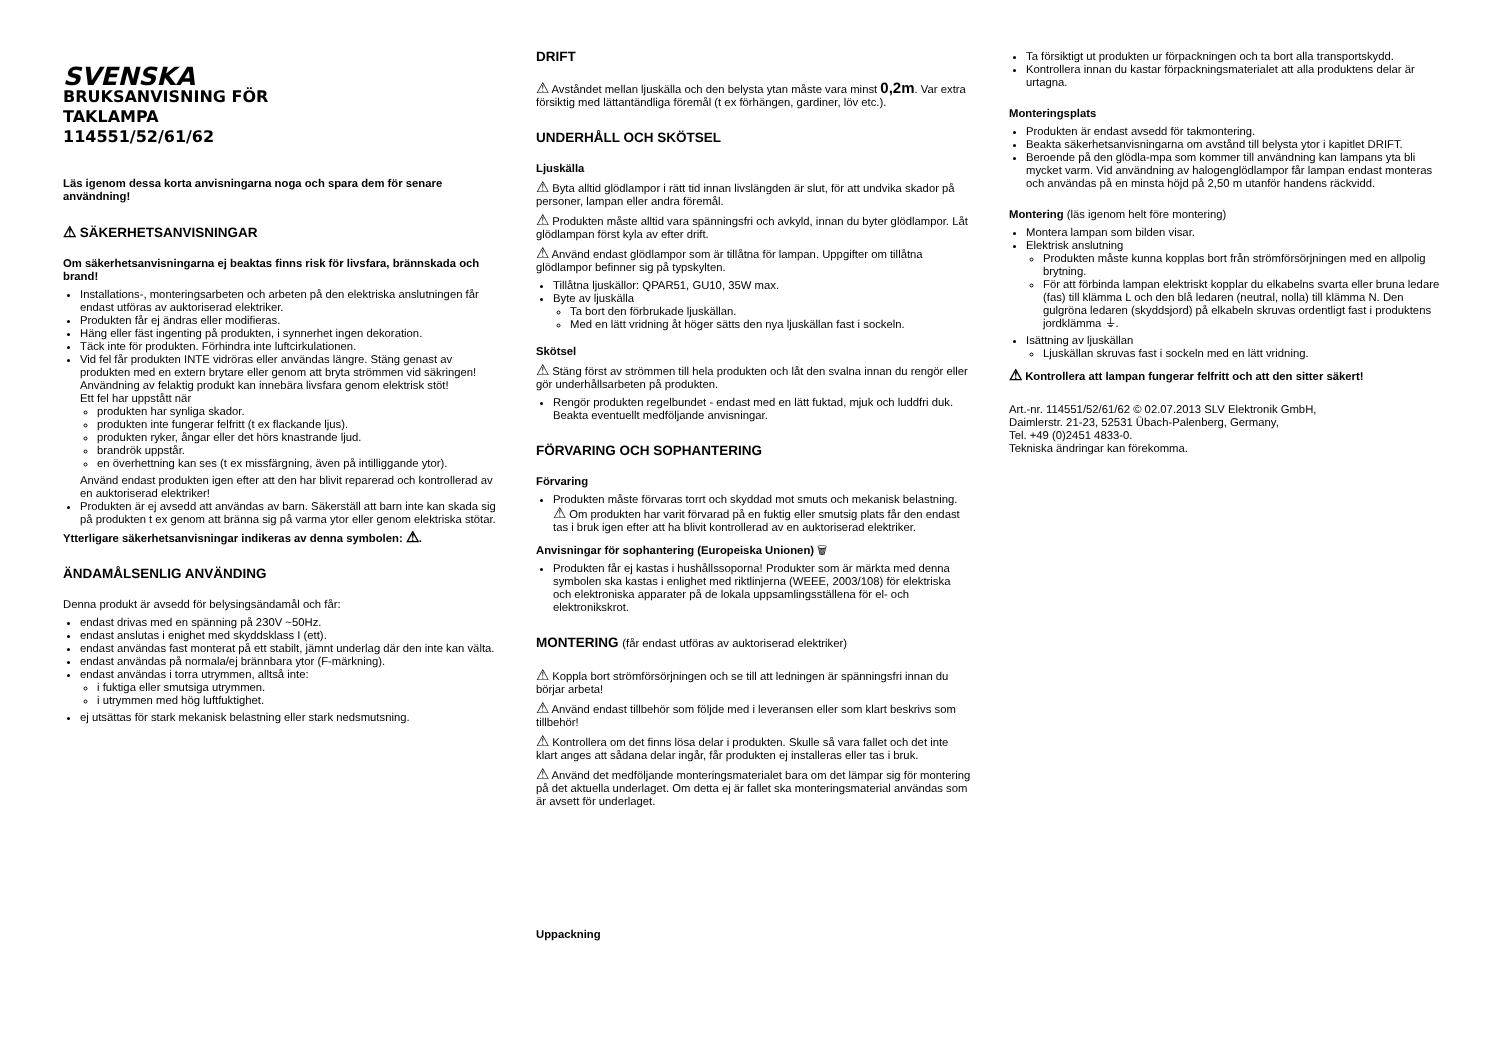SVENSKA
BRUKSANVISNING FÖR
TAKLAMPA
114551/52/61/62
Läs igenom dessa korta anvisningarna noga och spara dem för senare användning!
⚠ SÄKERHETSANVISNINGAR
Om säkerhetsanvisningarna ej beaktas finns risk för livsfara, brännskada och brand!
Installations-, monteringsarbeten och arbeten på den elektriska anslutningen får endast utföras av auktoriserad elektriker.
Produkten får ej ändras eller modifieras.
Häng eller fäst ingenting på produkten, i synnerhet ingen dekoration.
Täck inte för produkten. Förhindra inte luftcirkulationen.
Vid fel får produkten INTE vidröras eller användas längre. Stäng genast av produkten med en extern brytare eller genom att bryta strömmen vid säkringen! Användning av felaktig produkt kan innebära livsfara genom elektrisk stöt!
Ett fel har uppstått när
produkten har synliga skador.
produkten inte fungerar felfritt (t ex flackande ljus).
produkten ryker, ångar eller det hörs knastrande ljud.
brandrök uppstår.
en överhettning kan ses (t ex missfärgning, även på intilliggande ytor).
Använd endast produkten igen efter att den har blivit reparerad och kontrollerad av en auktoriserad elektriker!
Produkten är ej avsedd att användas av barn. Säkerställ att barn inte kan skada sig på produkten t ex genom att bränna sig på varma ytor eller genom elektriska stötar.
Ytterligare säkerhetsanvisningar indikeras av denna symbolen: ⚠.
ÄNDAMÅLSENLIG ANVÄNDING
Denna produkt är avsedd för belysingsändamål och får:
endast drivas med en spänning på 230V ~50Hz.
endast anslutas i enighet med skyddsklass I (ett).
endast användas fast monterat på ett stabilt, jämnt underlag där den inte kan välta.
endast användas på normala/ej brännbara ytor (F-märkning).
endast användas i torra utrymmen, alltså inte:
i fuktiga eller smutsiga utrymmen.
i utrymmen med hög luftfuktighet.
ej utsättas för stark mekanisk belastning eller stark nedsmutsning.
DRIFT
⚠ Avståndet mellan ljuskälla och den belysta ytan måste vara minst 0,2m. Var extra försiktig med lättantändliga föremål (t ex förhängen, gardiner, löv etc.).
UNDERHÅLL OCH SKÖTSEL
Ljuskälla
⚠ Byta alltid glödlampor i rätt tid innan livslängden är slut, för att undvika skador på personer, lampan eller andra föremål.
⚠ Produkten måste alltid vara spänningsfri och avkyld, innan du byter glödlampor. Låt glödlampan först kyla av efter drift.
⚠ Använd endast glödlampor som är tillåtna för lampan. Uppgifter om tillåtna glödlampor befinner sig på typskylten.
Tillåtna ljuskällor: QPAR51, GU10, 35W max.
Byte av ljuskälla
Ta bort den förbrukade ljuskällan.
Med en lätt vridning åt höger sätts den nya ljuskällan fast i sockeln.
Skötsel
⚠ Stäng först av strömmen till hela produkten och låt den svalna innan du rengör eller gör underhållsarbeten på produkten.
Rengör produkten regelbundet - endast med en lätt fuktad, mjuk och luddfri duk. Beakta eventuellt medföljande anvisningar.
FÖRVARING OCH SOPHANTERING
Förvaring
Produkten måste förvaras torrt och skyddad mot smuts och mekanisk belastning.
⚠ Om produkten har varit förvarad på en fuktig eller smutsig plats får den endast tas i bruk igen efter att ha blivit kontrollerad av en auktoriserad elektriker.
Anvisningar för sophantering (Europeiska Unionen) 🗑
Produkten får ej kastas i hushållssoporna! Produkter som är märkta med denna symbolen ska kastas i enlighet med riktlinjerna (WEEE, 2003/108) för elektriska och elektroniska apparater på de lokala uppsamlingsställena för el- och elektronikskrot.
MONTERING (får endast utföras av auktoriserad elektriker)
⚠ Koppla bort strömförsörjningen och se till att ledningen är spänningsfri innan du börjar arbeta!
⚠ Använd endast tillbehör som följde med i leveransen eller som klart beskrivs som tillbehör!
⚠ Kontrollera om det finns lösa delar i produkten. Skulle så vara fallet och det inte klart anges att sådana delar ingår, får produkten ej installeras eller tas i bruk.
⚠ Använd det medföljande monteringsmaterialet bara om det lämpar sig för montering på det aktuella underlaget. Om detta ej är fallet ska monteringsmaterial användas som är avsett för underlaget.
Uppackning
Ta försiktigt ut produkten ur förpackningen och ta bort alla transportskydd.
Kontrollera innan du kastar förpackningsmaterialet att alla produktens delar är urtagna.
Monteringsplats
Produkten är endast avsedd för takmontering.
Beakta säkerhetsanvisningarna om avstånd till belysta ytor i kapitlet DRIFT.
Beroende på den glödla-mpa som kommer till användning kan lampans yta bli mycket varm. Vid användning av halogenglödlampor får lampan endast monteras och användas på en minsta höjd på 2,50 m utanför handens räckvidd.
Montering (läs igenom helt före montering)
Montera lampan som bilden visar.
Elektrisk anslutning
Produkten måste kunna kopplas bort från strömförsörjningen med en allpolig brytning.
För att förbinda lampan elektriskt kopplar du elkabelns svarta eller bruna ledare (fas) till klämma L och den blå ledaren (neutral, nolla) till klämma N. Den gulgröna ledaren (skyddsjord) på elkabeln skruvas ordentligt fast i produktens jordklämma ⏚.
Isättning av ljuskällan
Ljuskällan skruvas fast i sockeln med en lätt vridning.
⚠ Kontrollera att lampan fungerar felfritt och att den sitter säkert!
Art.-nr. 114551/52/61/62 © 02.07.2013 SLV Elektronik GmbH,
Daimlerstr. 21-23, 52531 Übach-Palenberg, Germany,
Tel. +49 (0)2451 4833-0.
Tekniska ändringar kan förekomma.